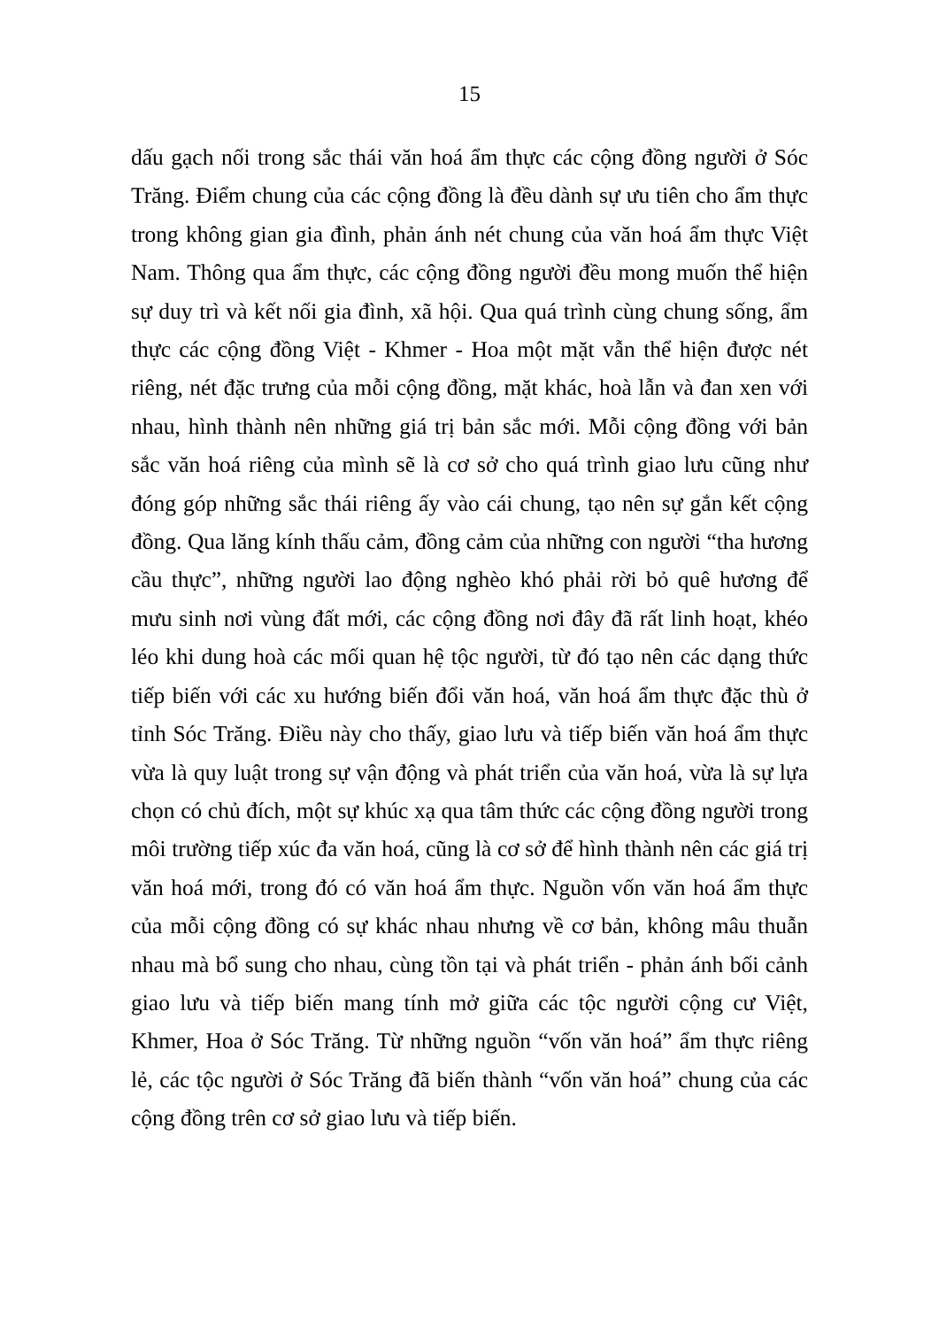15
dấu gạch nối trong sắc thái văn hoá ẩm thực các cộng đồng người ở Sóc Trăng. Điểm chung của các cộng đồng là đều dành sự ưu tiên cho ẩm thực trong không gian gia đình, phản ánh nét chung của văn hoá ẩm thực Việt Nam. Thông qua ẩm thực, các cộng đồng người đều mong muốn thể hiện sự duy trì và kết nối gia đình, xã hội. Qua quá trình cùng chung sống, ẩm thực các cộng đồng Việt - Khmer - Hoa một mặt vẫn thể hiện được nét riêng, nét đặc trưng của mỗi cộng đồng, mặt khác, hoà lẫn và đan xen với nhau, hình thành nên những giá trị bản sắc mới. Mỗi cộng đồng với bản sắc văn hoá riêng của mình sẽ là cơ sở cho quá trình giao lưu cũng như đóng góp những sắc thái riêng ấy vào cái chung, tạo nên sự gắn kết cộng đồng. Qua lăng kính thấu cảm, đồng cảm của những con người “tha hương cầu thực”, những người lao động nghèo khó phải rời bỏ quê hương để mưu sinh nơi vùng đất mới, các cộng đồng nơi đây đã rất linh hoạt, khéo léo khi dung hoà các mối quan hệ tộc người, từ đó tạo nên các dạng thức tiếp biến với các xu hướng biến đổi văn hoá, văn hoá ẩm thực đặc thù ở tỉnh Sóc Trăng. Điều này cho thấy, giao lưu và tiếp biến văn hoá ẩm thực vừa là quy luật trong sự vận động và phát triển của văn hoá, vừa là sự lựa chọn có chủ đích, một sự khúc xạ qua tâm thức các cộng đồng người trong môi trường tiếp xúc đa văn hoá, cũng là cơ sở để hình thành nên các giá trị văn hoá mới, trong đó có văn hoá ẩm thực. Nguồn vốn văn hoá ẩm thực của mỗi cộng đồng có sự khác nhau nhưng về cơ bản, không mâu thuẫn nhau mà bổ sung cho nhau, cùng tồn tại và phát triển - phản ánh bối cảnh giao lưu và tiếp biến mang tính mở giữa các tộc người cộng cư Việt, Khmer, Hoa ở Sóc Trăng. Từ những nguồn “vốn văn hoá” ẩm thực riêng lẻ, các tộc người ở Sóc Trăng đã biến thành “vốn văn hoá” chung của các cộng đồng trên cơ sở giao lưu và tiếp biến.